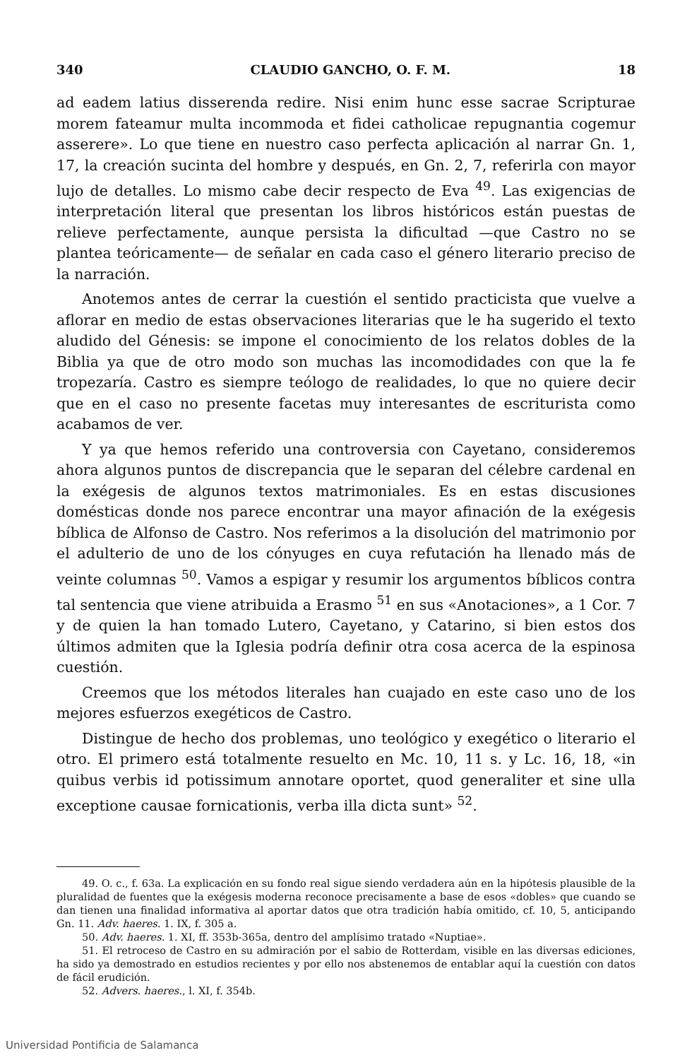340 CLAUDIO GANCHO, O. F. M. 18
ad eadem latius disserenda redire. Nisi enim hunc esse sacrae Scripturae morem fateamur multa incommoda et fidei catholicae repugnantia cogemur asserere». Lo que tiene en nuestro caso perfecta aplicación al narrar Gn. 1, 17, la creación sucinta del hombre y después, en Gn. 2, 7, referirla con mayor lujo de detalles. Lo mismo cabe decir respecto de Eva <sup>49</sup>. Las exigencias de interpretación literal que presentan los libros históricos están puestas de relieve perfectamente, aunque persista la dificultad —que Castro no se plantea teóricamente— de señalar en cada caso el género literario preciso de la narración.
Anotemos antes de cerrar la cuestión el sentido practicista que vuelve a aflorar en medio de estas observaciones literarias que le ha sugerido el texto aludido del Génesis: se impone el conocimiento de los relatos dobles de la Biblia ya que de otro modo son muchas las incomodidades con que la fe tropezaría. Castro es siempre teólogo de realidades, lo que no quiere decir que en el caso no presente facetas muy interesantes de escriturista como acabamos de ver.
Y ya que hemos referido una controversia con Cayetano, consideremos ahora algunos puntos de discrepancia que le separan del célebre cardenal en la exégesis de algunos textos matrimoniales. Es en estas discusiones domésticas donde nos parece encontrar una mayor afinación de la exégesis bíblica de Alfonso de Castro. Nos referimos a la disolución del matrimonio por el adulterio de uno de los cónyuges en cuya refutación ha llenado más de veinte columnas <sup>50</sup>. Vamos a espigar y resumir los argumentos bíblicos contra tal sentencia que viene atribuida a Erasmo <sup>51</sup> en sus «Anotaciones», a 1 Cor. 7 y de quien la han tomado Lutero, Cayetano, y Catarino, si bien estos dos últimos admiten que la Iglesia podría definir otra cosa acerca de la espinosa cuestión.
Creemos que los métodos literales han cuajado en este caso uno de los mejores esfuerzos exegéticos de Castro.
Distingue de hecho dos problemas, uno teológico y exegético o literario el otro. El primero está totalmente resuelto en Mc. 10, 11 s. y Lc. 16, 18, «in quibus verbis id potissimum annotare oportet, quod generaliter et sine ulla exceptione causae fornicationis, verba illa dicta sunt» <sup>52</sup>.
49. O. c., f. 63a. La explicación en su fondo real sigue siendo verdadera aún en la hipótesis plausible de la pluralidad de fuentes que la exégesis moderna reconoce precisamente a base de esos «dobles» que cuando se dan tienen una finalidad informativa al aportar datos que otra tradición había omitido, cf. 10, 5, anticipando Gn. 11. Adv. haeres. 1. IX, f. 305 a.
50. Adv. haeres. 1. XI, ff. 353b-365a, dentro del amplísimo tratado «Nuptiae».
51. El retroceso de Castro en su admiración por el sabio de Rotterdam, visible en las diversas ediciones, ha sido ya demostrado en estudios recientes y por ello nos abstenemos de entablar aquí la cuestión con datos de fácil erudición.
52. Advers. haeres., l. XI, f. 354b.
Universidad Pontificia de Salamanca